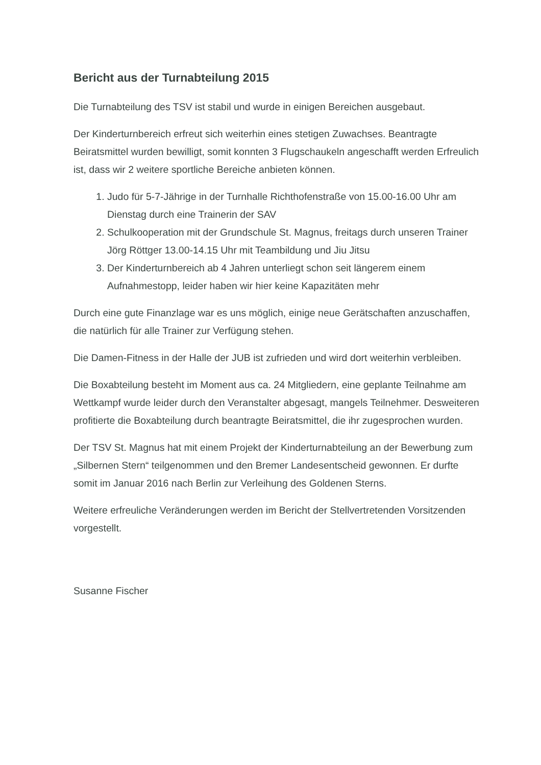Bericht aus der Turnabteilung 2015
Die Turnabteilung des TSV ist stabil und wurde in einigen Bereichen ausgebaut.
Der Kinderturnbereich erfreut sich weiterhin eines stetigen Zuwachses. Beantragte Beiratsmittel wurden bewilligt, somit konnten 3 Flugschaukeln angeschafft werden Erfreulich ist, dass wir 2 weitere sportliche Bereiche anbieten können.
1. Judo für 5-7-Jährige in der Turnhalle Richthofenstraße von 15.00-16.00 Uhr am Dienstag durch eine Trainerin der SAV
2. Schulkooperation mit der Grundschule St. Magnus, freitags durch unseren Trainer Jörg Röttger 13.00-14.15 Uhr mit Teambildung und Jiu Jitsu
3. Der Kinderturnbereich ab 4 Jahren unterliegt schon seit längerem einem Aufnahmestopp, leider haben wir hier keine Kapazitäten mehr
Durch eine gute Finanzlage war es uns möglich, einige neue Gerätschaften anzuschaffen, die natürlich für alle Trainer zur Verfügung stehen.
Die Damen-Fitness in der Halle der JUB ist zufrieden und wird dort weiterhin verbleiben.
Die Boxabteilung besteht im Moment aus ca. 24 Mitgliedern, eine geplante Teilnahme am Wettkampf wurde leider durch den Veranstalter abgesagt, mangels Teilnehmer. Desweiteren profitierte die Boxabteilung durch beantragte Beiratsmittel, die ihr zugesprochen wurden.
Der TSV St. Magnus hat mit einem Projekt der Kinderturnabteilung an der Bewerbung zum „Silbernen Stern“ teilgenommen und den Bremer Landesentscheid gewonnen. Er durfte somit im Januar 2016 nach Berlin zur Verleihung des Goldenen Sterns.
Weitere erfreuliche Veränderungen werden im Bericht der Stellvertretenden Vorsitzenden vorgestellt.
Susanne Fischer